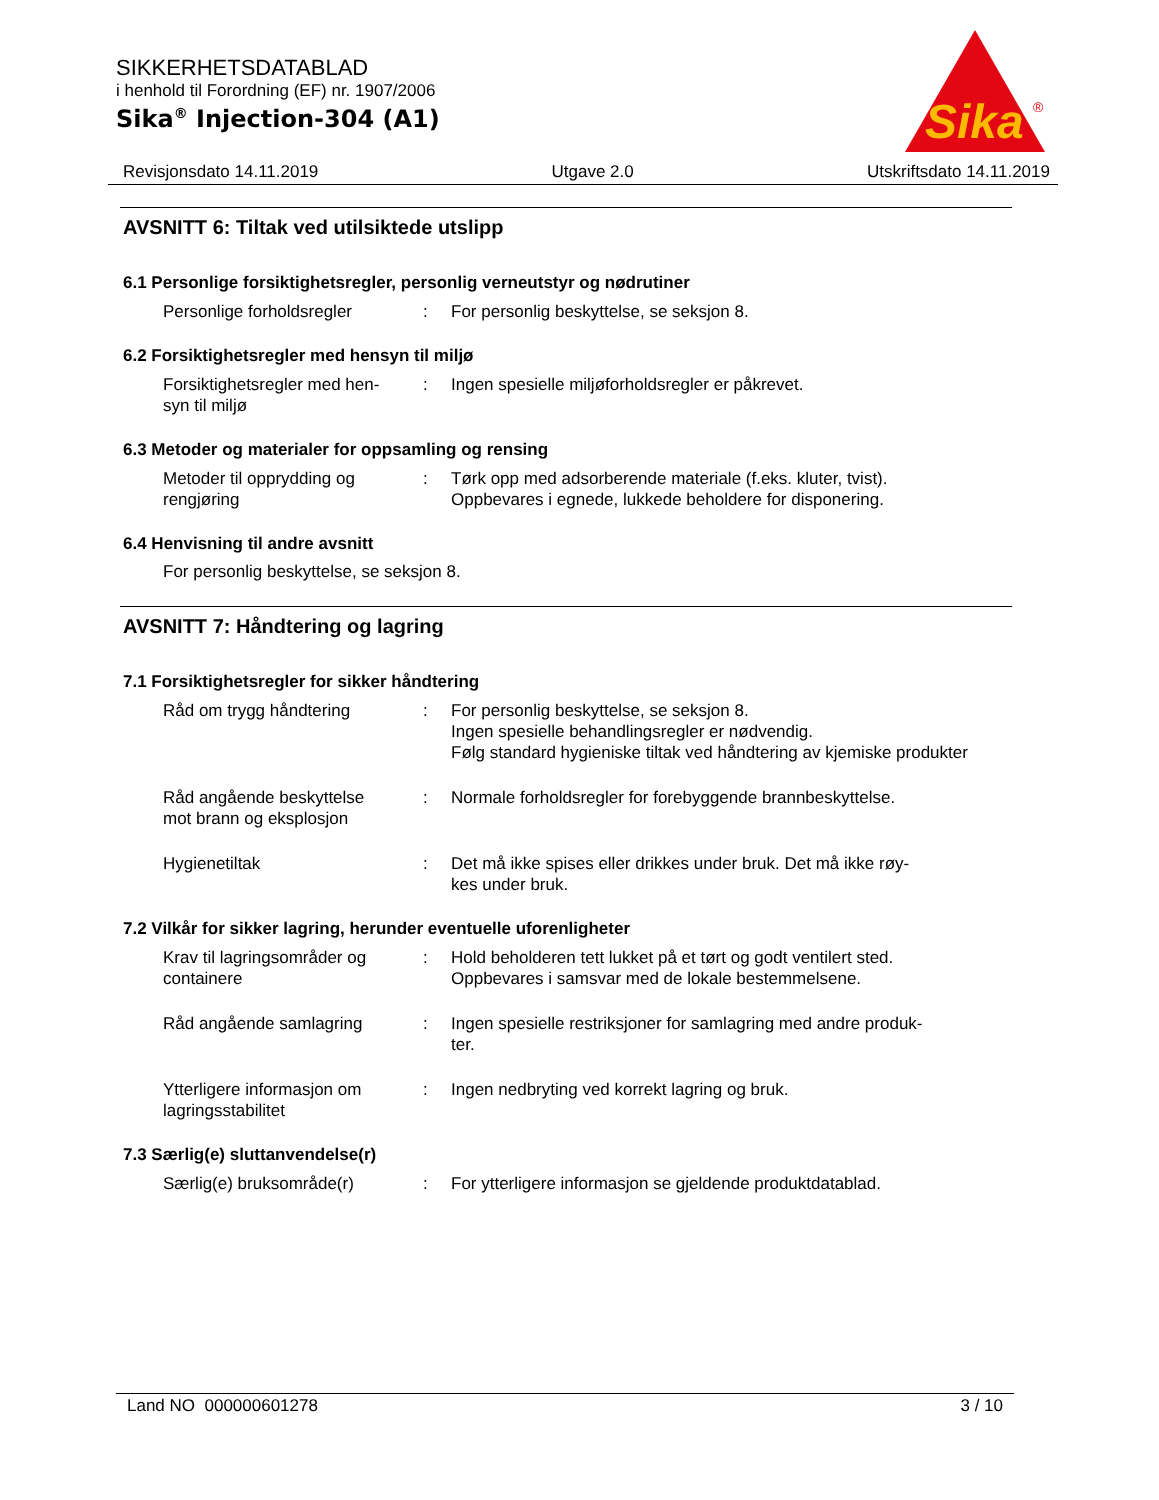SIKKERHETSDATABLAD
i henhold til Forordning (EF) nr. 1907/2006
Sika<sup>®</sup> Injection-304 (A1)
Sika
®
Revisjonsdato 14.11.2019 Utgave 2.0 Utskriftsdato 14.11.2019
AVSNITT 6: Tiltak ved utilsiktede utslipp
6.1 Personlige forsiktighetsregler, personlig verneutstyr og nødrutiner
Personlige forholdsregler : For personlig beskyttelse, se seksjon 8.
6.2 Forsiktighetsregler med hensyn til miljø
Forsiktighetsregler med hen-
syn til miljø
: Ingen spesielle miljøforholdsregler er påkrevet.
6.3 Metoder og materialer for oppsamling og rensing
Metoder til opprydding og
rengjøring
: Tørk opp med adsorberende materiale (f.eks. kluter, tvist).
Oppbevares i egnede, lukkede beholdere for disponering.
6.4 Henvisning til andre avsnitt
For personlig beskyttelse, se seksjon 8.
AVSNITT 7: Håndtering og lagring
7.1 Forsiktighetsregler for sikker håndtering
Råd om trygg håndtering : For personlig beskyttelse, se seksjon 8.
Ingen spesielle behandlingsregler er nødvendig.
Følg standard hygieniske tiltak ved håndtering av kjemiske produkter
Råd angående beskyttelse
mot brann og eksplosjon
: Normale forholdsregler for forebyggende brannbeskyttelse.
Hygienetiltak : Det må ikke spises eller drikkes under bruk. Det må ikke røy-
kes under bruk.
7.2 Vilkår for sikker lagring, herunder eventuelle uforenligheter
Krav til lagringsområder og
containere
: Hold beholderen tett lukket på et tørt og godt ventilert sted.
Oppbevares i samsvar med de lokale bestemmelsene.
Råd angående samlagring : Ingen spesielle restriksjoner for samlagring med andre produk-
ter.
Ytterligere informasjon om
lagringsstabilitet
: Ingen nedbryting ved korrekt lagring og bruk.
7.3 Særlig(e) sluttanvendelse(r)
Særlig(e) bruksområde(r) : For ytterligere informasjon se gjeldende produktdatablad.
Land NO 000000601278 3 / 10